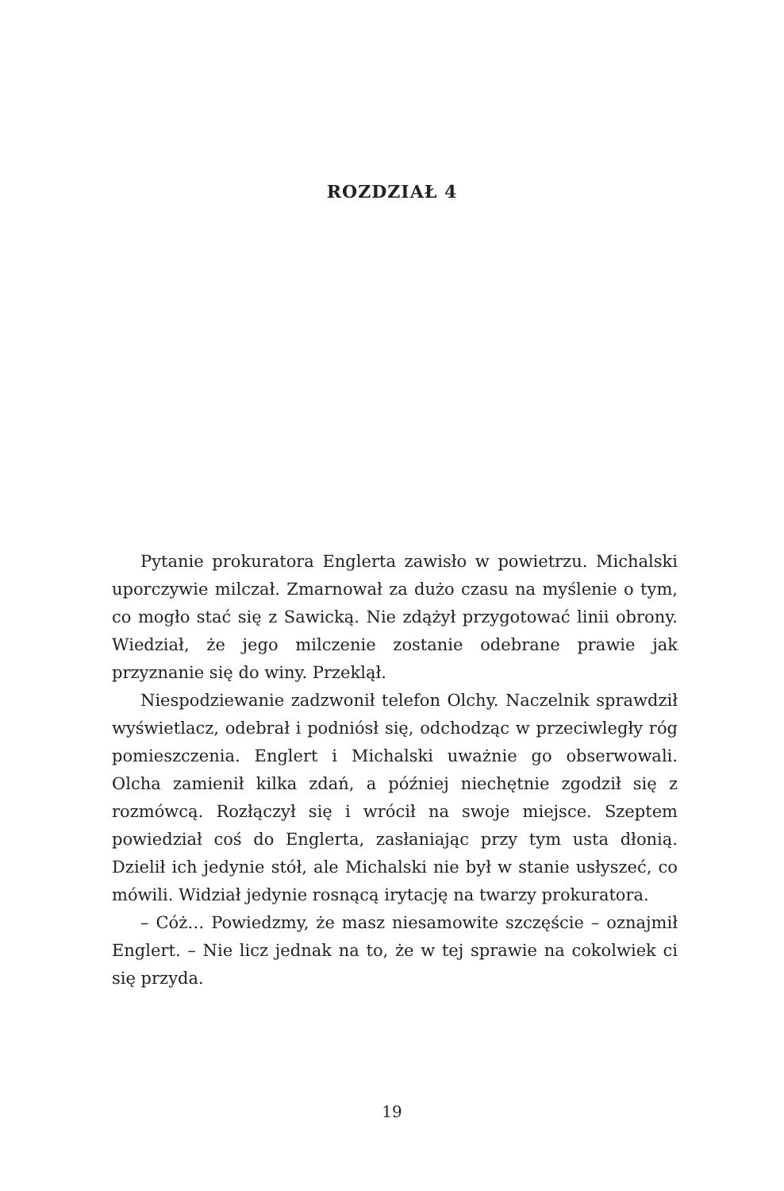ROZDZIAŁ 4
Pytanie prokuratora Englerta zawisło w powietrzu. Michalski uporczywie milczał. Zmarnował za dużo czasu na myślenie o tym, co mogło stać się z Sawicką. Nie zdążył przygotować linii obrony. Wiedział, że jego milczenie zostanie odebrane prawie jak przyznanie się do winy. Przeklął.
Niespodziewanie zadzwonił telefon Olchy. Naczelnik sprawdził wyświetlacz, odebrał i podniósł się, odchodząc w przeciwległy róg pomieszczenia. Englert i Michalski uważnie go obserwowali. Olcha zamienił kilka zdań, a później niechętnie zgodził się z rozmówcą. Rozłączył się i wrócił na swoje miejsce. Szeptem powiedział coś do Englerta, zasłaniając przy tym usta dłonią. Dzielił ich jedynie stół, ale Michalski nie był w stanie usłyszeć, co mówili. Widział jedynie rosnącą irytację na twarzy prokuratora.
– Cóż… Powiedzmy, że masz niesamowite szczęście – oznajmił Englert. – Nie licz jednak na to, że w tej sprawie na cokolwiek ci się przyda.
19